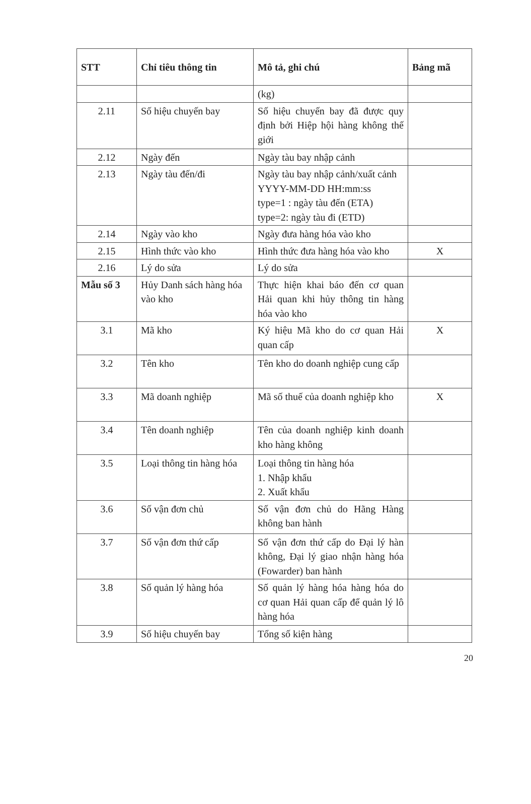| STT | Chỉ tiêu thông tin | Mô tả, ghi chú | Bảng mã |
| --- | --- | --- | --- |
| | | (kg) | |
| 2.11 | Số hiệu chuyến bay | Số hiệu chuyến bay đã được quy định bởi Hiệp hội hàng không thế giới | |
| 2.12 | Ngày đến | Ngày tàu bay nhập cảnh | |
| 2.13 | Ngày tàu đến/đi | Ngày tàu bay nhập cảnh/xuất cảnh YYYY-MM-DD HH:mm:ss type=1 : ngày tàu đến (ETA) type=2: ngày tàu đi (ETD) | |
| 2.14 | Ngày vào kho | Ngày đưa hàng hóa vào kho | |
| 2.15 | Hình thức vào kho | Hình thức đưa hàng hóa vào kho | X |
| 2.16 | Lý do sửa | Lý do sửa | |
| Mẫu số 3 | Hủy Danh sách hàng hóa vào kho | Thực hiện khai báo đến cơ quan Hải quan khi hủy thông tin hàng hóa vào kho | |
| 3.1 | Mã kho | Ký hiệu Mã kho do cơ quan Hải quan cấp | X |
| 3.2 | Tên kho | Tên kho do doanh nghiệp cung cấp | |
| 3.3 | Mã doanh nghiệp | Mã số thuế của doanh nghiệp kho | X |
| 3.4 | Tên doanh nghiệp | Tên của doanh nghiệp kinh doanh kho hàng không | |
| 3.5 | Loại thông tin hàng hóa | Loại thông tin hàng hóa 1. Nhập khẩu 2. Xuất khẩu | |
| 3.6 | Số vận đơn chủ | Số vận đơn chủ do Hãng Hàng không ban hành | |
| 3.7 | Số vận đơn thứ cấp | Số vận đơn thứ cấp do Đại lý hàn không, Đại lý giao nhận hàng hóa (Fowarder) ban hành | |
| 3.8 | Số quản lý hàng hóa | Số quản lý hàng hóa hàng hóa do cơ quan Hải quan cấp để quản lý lô hàng hóa | |
| 3.9 | Số hiệu chuyến bay | Tổng số kiện hàng | |
20